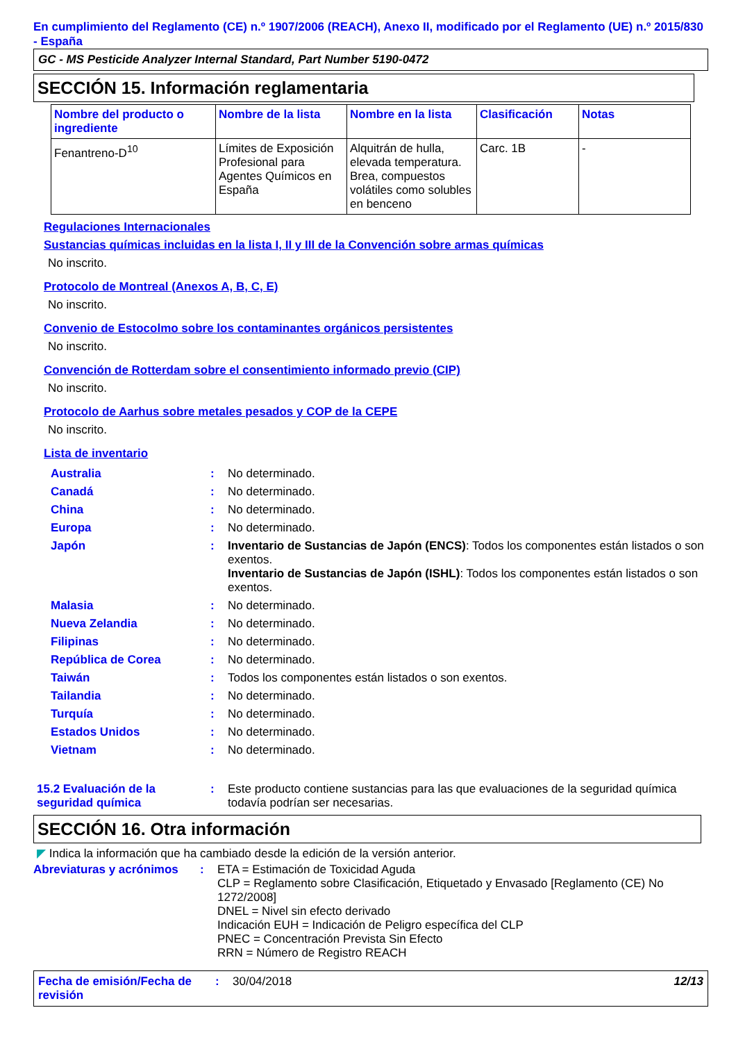En cumplimiento del Reglamento (CE) n.º 1907/2006 (REACH), Anexo II, modificado por el Reglamento (UE) n.º 2015/830 - España
GC - MS Pesticide Analyzer Internal Standard, Part Number 5190-0472
SECCIÓN 15. Información reglamentaria
| Nombre del producto o ingrediente | Nombre de la lista | Nombre en la lista | Clasificación | Notas |
| --- | --- | --- | --- | --- |
| Fenantreno-D<sup>10</sup> | Límites de Exposición Profesional para Agentes Químicos en España | Alquitrán de hulla, elevada temperatura. Brea, compuestos volátiles como solubles en benceno | Carc. 1B | - |
Regulaciones Internacionales
Sustancias químicas incluidas en la lista I, II y III de la Convención sobre armas químicas
No inscrito.
Protocolo de Montreal (Anexos A, B, C, E)
No inscrito.
Convenio de Estocolmo sobre los contaminantes orgánicos persistentes
No inscrito.
Convención de Rotterdam sobre el consentimiento informado previo (CIP)
No inscrito.
Protocolo de Aarhus sobre metales pesados y COP de la CEPE
No inscrito.
Lista de inventario
| Australia | : | No determinado. |
| Canadá | : | No determinado. |
| China | : | No determinado. |
| Europa | : | No determinado. |
| Japón | : | Inventario de Sustancias de Japón (ENCS) : Todos los componentes están listados o son exentos. Inventario de Sustancias de Japón (ISHL) : Todos los componentes están listados o son exentos. |
| Malasia | : | No determinado. |
| Nueva Zelandia | : | No determinado. |
| Filipinas | : | No determinado. |
| República de Corea | : | No determinado. |
| Taiwán | : | Todos los componentes están listados o son exentos. |
| Tailandia | : | No determinado. |
| Turquía | : | No determinado. |
| Estados Unidos | : | No determinado. |
| Vietnam | : | No determinado. |
| 15.2 Evaluación de la seguridad química | : | Este producto contiene sustancias para las que evaluaciones de la seguridad química todavía podrían ser necesarias. |
SECCIÓN 16. Otra información
◤ Indica la información que ha cambiado desde la edición de la versión anterior.
| Abreviaturas y acrónimos | : | ETA = Estimación de Toxicidad Aguda CLP = Reglamento sobre Clasificación, Etiquetado y Envasado [Reglamento (CE) No 1272/2008] DNEL = Nivel sin efecto derivado Indicación EUH = Indicación de Peligro específica del CLP PNEC = Concentración Prevista Sin Efecto RRN = Número de Registro REACH |
Fecha de emisión/Fecha de revisión
: 30/04/2018 12/13